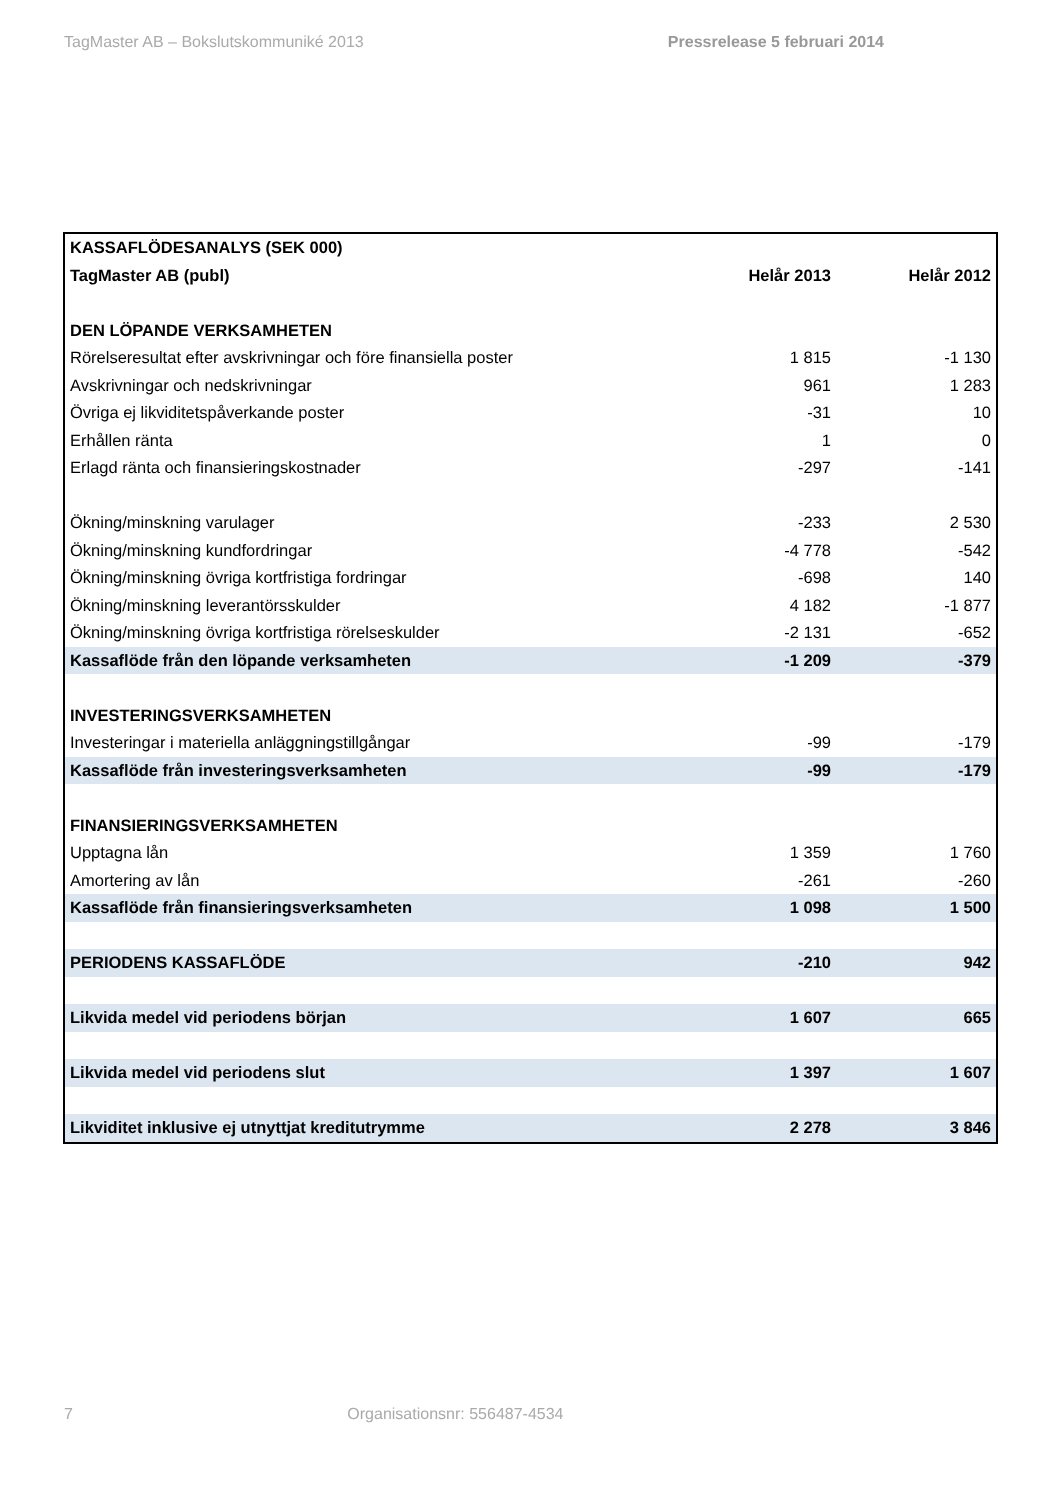TagMaster AB – Bokslutskommuniké 2013 Pressrelease 5 februari 2014
| KASSAFLÖDESANALYS (SEK 000) | | |
| TagMaster AB (publ) | Helår 2013 | Helår 2012 |
| DEN LÖPANDE VERKSAMHETEN | | |
| Rörelseresultat efter avskrivningar och före finansiella poster | 1 815 | -1 130 |
| Avskrivningar och nedskrivningar | 961 | 1 283 |
| Övriga ej likviditetspåverkande poster | -31 | 10 |
| Erhållen ränta | 1 | 0 |
| Erlagd ränta och finansieringskostnader | -297 | -141 |
| Ökning/minskning varulager | -233 | 2 530 |
| Ökning/minskning kundfordringar | -4 778 | -542 |
| Ökning/minskning övriga kortfristiga fordringar | -698 | 140 |
| Ökning/minskning leverantörsskulder | 4 182 | -1 877 |
| Ökning/minskning övriga kortfristiga rörelseskulder | -2 131 | -652 |
| Kassaflöde från den löpande verksamheten | -1 209 | -379 |
| INVESTERINGSVERKSAMHETEN | | |
| Investeringar i materiella anläggningstillgångar | -99 | -179 |
| Kassaflöde från investeringsverksamheten | -99 | -179 |
| FINANSIERINGSVERKSAMHETEN | | |
| Upptagna lån | 1 359 | 1 760 |
| Amortering av lån | -261 | -260 |
| Kassaflöde från finansieringsverksamheten | 1 098 | 1 500 |
| PERIODENS KASSAFLÖDE | -210 | 942 |
| Likvida medel vid periodens början | 1 607 | 665 |
| Likvida medel vid periodens slut | 1 397 | 1 607 |
| Likviditet inklusive ej utnyttjat kreditutrymme | 2 278 | 3 846 |
7 Organisationsnr: 556487-4534